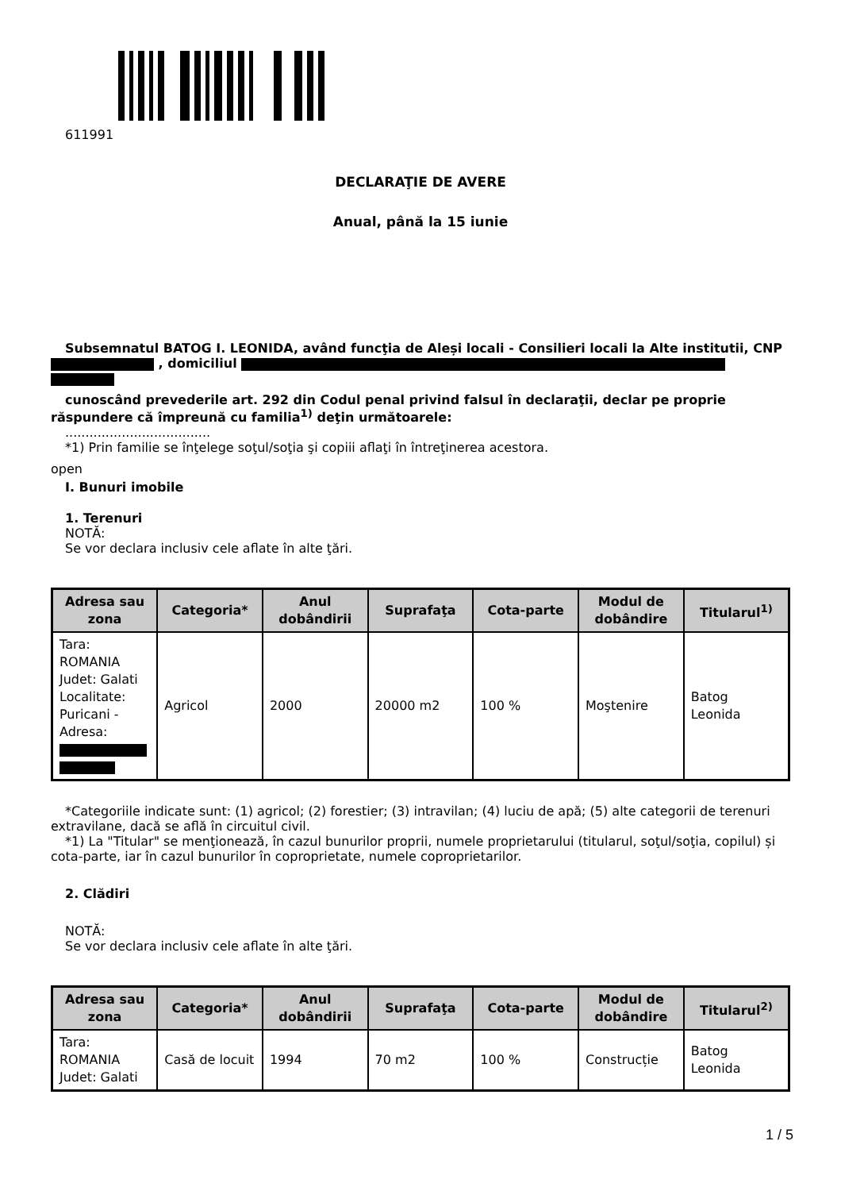611991
DECLARAŢIE DE AVERE
Anual, până la 15 iunie
Subsemnatul BATOG I. LEONIDA, având funcţia de Aleși locali - Consilieri locali la Alte institutii, CNP , domiciliul
cunoscând prevederile art. 292 din Codul penal privind falsul în declaraţii, declar pe proprie răspundere că împreună cu familia<sup>1)</sup> deţin următoarele:
....................................
*1) Prin familie se înţelege soţul/soţia şi copiii aflaţi în întreţinerea acestora.
open
I. Bunuri imobile
1. Terenuri
NOTĂ:
Se vor declara inclusiv cele aflate în alte ţări.
| Adresa sau zona | Categoria* | Anul dobândirii | Suprafaţa | Cota-parte | Modul de dobândire | Titularul<sup>1)</sup> |
| --- | --- | --- | --- | --- | --- | --- |
| Tara: ROMANIA Judet: Galati Localitate: Puricani - Adresa: | Agricol | 2000 | 20000 m2 | 100 % | Moştenire | Batog Leonida |
*Categoriile indicate sunt: (1) agricol; (2) forestier; (3) intravilan; (4) luciu de apă; (5) alte categorii de terenuri extravilane, dacă se află în circuitul civil.
*1) La "Titular" se menţionează, în cazul bunurilor proprii, numele proprietarului (titularul, soţul/soţia, copilul) și cota-parte, iar în cazul bunurilor în coproprietate, numele coproprietarilor.
2. Clădiri
NOTĂ:
Se vor declara inclusiv cele aflate în alte ţări.
| Adresa sau zona | Categoria* | Anul dobândirii | Suprafaţa | Cota-parte | Modul de dobândire | Titularul<sup>2)</sup> |
| --- | --- | --- | --- | --- | --- | --- |
| Tara: ROMANIA Judet: Galati | Casă de locuit | 1994 | 70 m2 | 100 % | Construcție | Batog Leonida |
1 / 5